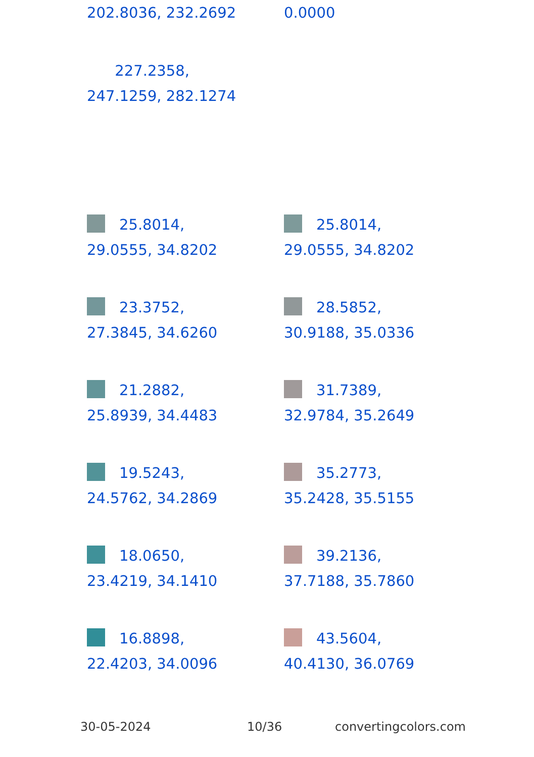202.8036, 232.2692
0.0000
227.2358,
247.1259, 282.1274
25.8014, 29.0555, 34.8202
25.8014, 29.0555, 34.8202
23.3752, 27.3845, 34.6260
28.5852, 30.9188, 35.0336
21.2882, 25.8939, 34.4483
31.7389, 32.9784, 35.2649
19.5243, 24.5762, 34.2869
35.2773, 35.2428, 35.5155
18.0650, 23.4219, 34.1410
39.2136, 37.7188, 35.7860
16.8898, 22.4203, 34.0096
43.5604, 40.4130, 36.0769
30-05-2024 10/36 convertingcolors.com